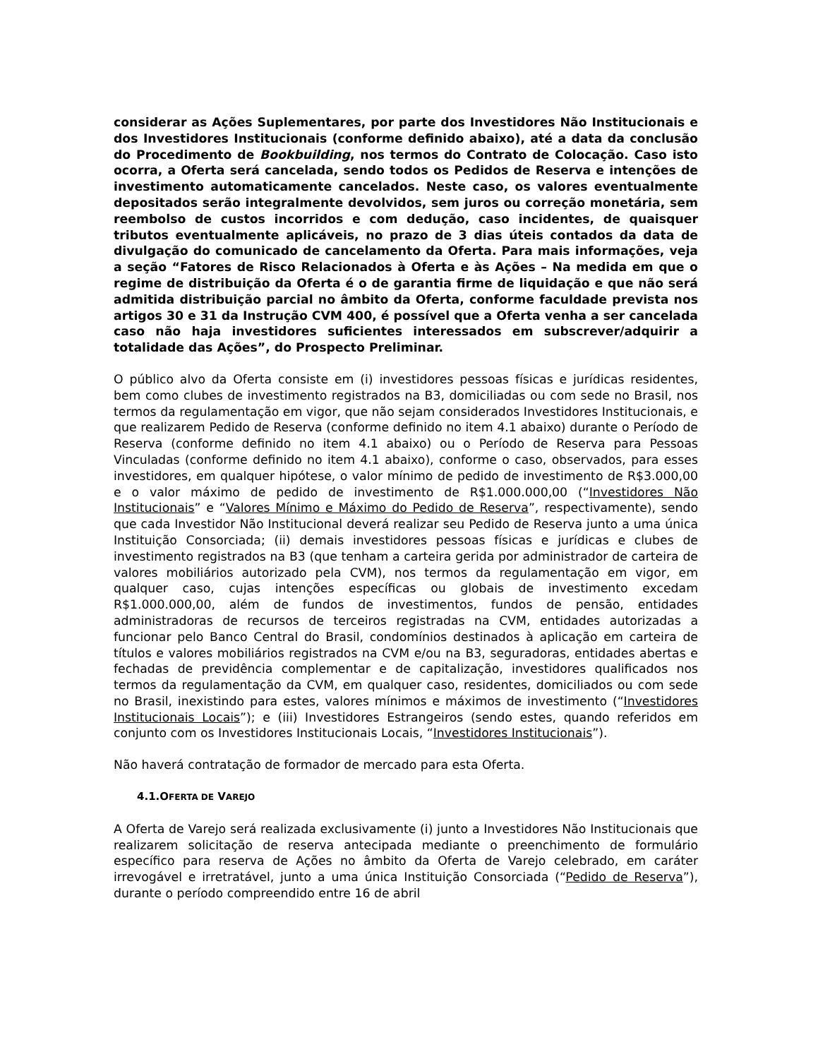considerar as Ações Suplementares, por parte dos Investidores Não Institucionais e dos Investidores Institucionais (conforme definido abaixo), até a data da conclusão do Procedimento de Bookbuilding, nos termos do Contrato de Colocação. Caso isto ocorra, a Oferta será cancelada, sendo todos os Pedidos de Reserva e intenções de investimento automaticamente cancelados. Neste caso, os valores eventualmente depositados serão integralmente devolvidos, sem juros ou correção monetária, sem reembolso de custos incorridos e com dedução, caso incidentes, de quaisquer tributos eventualmente aplicáveis, no prazo de 3 dias úteis contados da data de divulgação do comunicado de cancelamento da Oferta. Para mais informações, veja a seção “Fatores de Risco Relacionados à Oferta e às Ações – Na medida em que o regime de distribuição da Oferta é o de garantia firme de liquidação e que não será admitida distribuição parcial no âmbito da Oferta, conforme faculdade prevista nos artigos 30 e 31 da Instrução CVM 400, é possível que a Oferta venha a ser cancelada caso não haja investidores suficientes interessados em subscrever/adquirir a totalidade das Ações”, do Prospecto Preliminar.
O público alvo da Oferta consiste em (i) investidores pessoas físicas e jurídicas residentes, bem como clubes de investimento registrados na B3, domiciliadas ou com sede no Brasil, nos termos da regulamentação em vigor, que não sejam considerados Investidores Institucionais, e que realizarem Pedido de Reserva (conforme definido no item 4.1 abaixo) durante o Período de Reserva (conforme definido no item 4.1 abaixo) ou o Período de Reserva para Pessoas Vinculadas (conforme definido no item 4.1 abaixo), conforme o caso, observados, para esses investidores, em qualquer hipótese, o valor mínimo de pedido de investimento de R$3.000,00 e o valor máximo de pedido de investimento de R$1.000.000,00 (“Investidores Não Institucionais” e “Valores Mínimo e Máximo do Pedido de Reserva”, respectivamente), sendo que cada Investidor Não Institucional deverá realizar seu Pedido de Reserva junto a uma única Instituição Consorciada; (ii) demais investidores pessoas físicas e jurídicas e clubes de investimento registrados na B3 (que tenham a carteira gerida por administrador de carteira de valores mobiliários autorizado pela CVM), nos termos da regulamentação em vigor, em qualquer caso, cujas intenções específicas ou globais de investimento excedam R$1.000.000,00, além de fundos de investimentos, fundos de pensão, entidades administradoras de recursos de terceiros registradas na CVM, entidades autorizadas a funcionar pelo Banco Central do Brasil, condomínios destinados à aplicação em carteira de títulos e valores mobiliários registrados na CVM e/ou na B3, seguradoras, entidades abertas e fechadas de previdência complementar e de capitalização, investidores qualificados nos termos da regulamentação da CVM, em qualquer caso, residentes, domiciliados ou com sede no Brasil, inexistindo para estes, valores mínimos e máximos de investimento (“Investidores Institucionais Locais”); e (iii) Investidores Estrangeiros (sendo estes, quando referidos em conjunto com os Investidores Institucionais Locais, “Investidores Institucionais”).
Não haverá contratação de formador de mercado para esta Oferta.
4.1.OFERTA DE VAREJO
A Oferta de Varejo será realizada exclusivamente (i) junto a Investidores Não Institucionais que realizarem solicitação de reserva antecipada mediante o preenchimento de formulário específico para reserva de Ações no âmbito da Oferta de Varejo celebrado, em caráter irrevogável e irretratável, junto a uma única Instituição Consorciada (“Pedido de Reserva”), durante o período compreendido entre 16 de abril